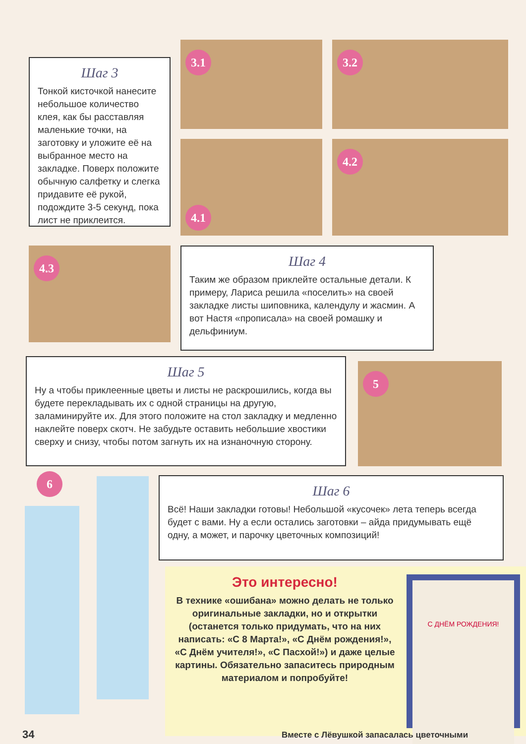3.1
3.2
Шаг 3
Тонкой кисточкой нанесите небольшое количество клея, как бы расставляя маленькие точки, на заготовку и уложите её на выбранное место на закладке. Поверх положите обычную салфетку и слегка придавите её рукой, подождите 3-5 секунд, пока лист не приклеится.
4.1
4.2
4.3
Шаг 4
Таким же образом приклейте остальные детали. К примеру, Лариса решила «поселить» на своей закладке листы шиповника, календулу и жасмин. А вот Настя «прописала» на своей ромашку и дельфиниум.
Шаг 5
Ну а чтобы приклеенные цветы и листы не раскрошились, когда вы будете перекладывать их с одной страницы на другую, заламинируйте их. Для этого положите на стол закладку и медленно наклейте поверх скотч. Не забудьте оставить небольшие хвостики сверху и снизу, чтобы потом загнуть их на изнаночную сторону.
5
6
Шаг 6
Всё! Наши закладки готовы! Небольшой «кусочек» лета теперь всегда будет с вами. Ну а если остались заготовки – айда придумывать ещё одну, а может, и парочку цветочных композиций!
Это интересно!
В технике «ошибана» можно делать не только оригинальные закладки, но и открытки (останется только придумать, что на них написать: «С 8 Марта!», «С Днём рождения!», «С Днём учителя!», «С Пасхой!») и даже целые картины. Обязательно запаситесь природным материалом и попробуйте!
С ДНЁМ РОЖДЕНИЯ!
34
Вместе с Лёвушкой запасалась цветочными